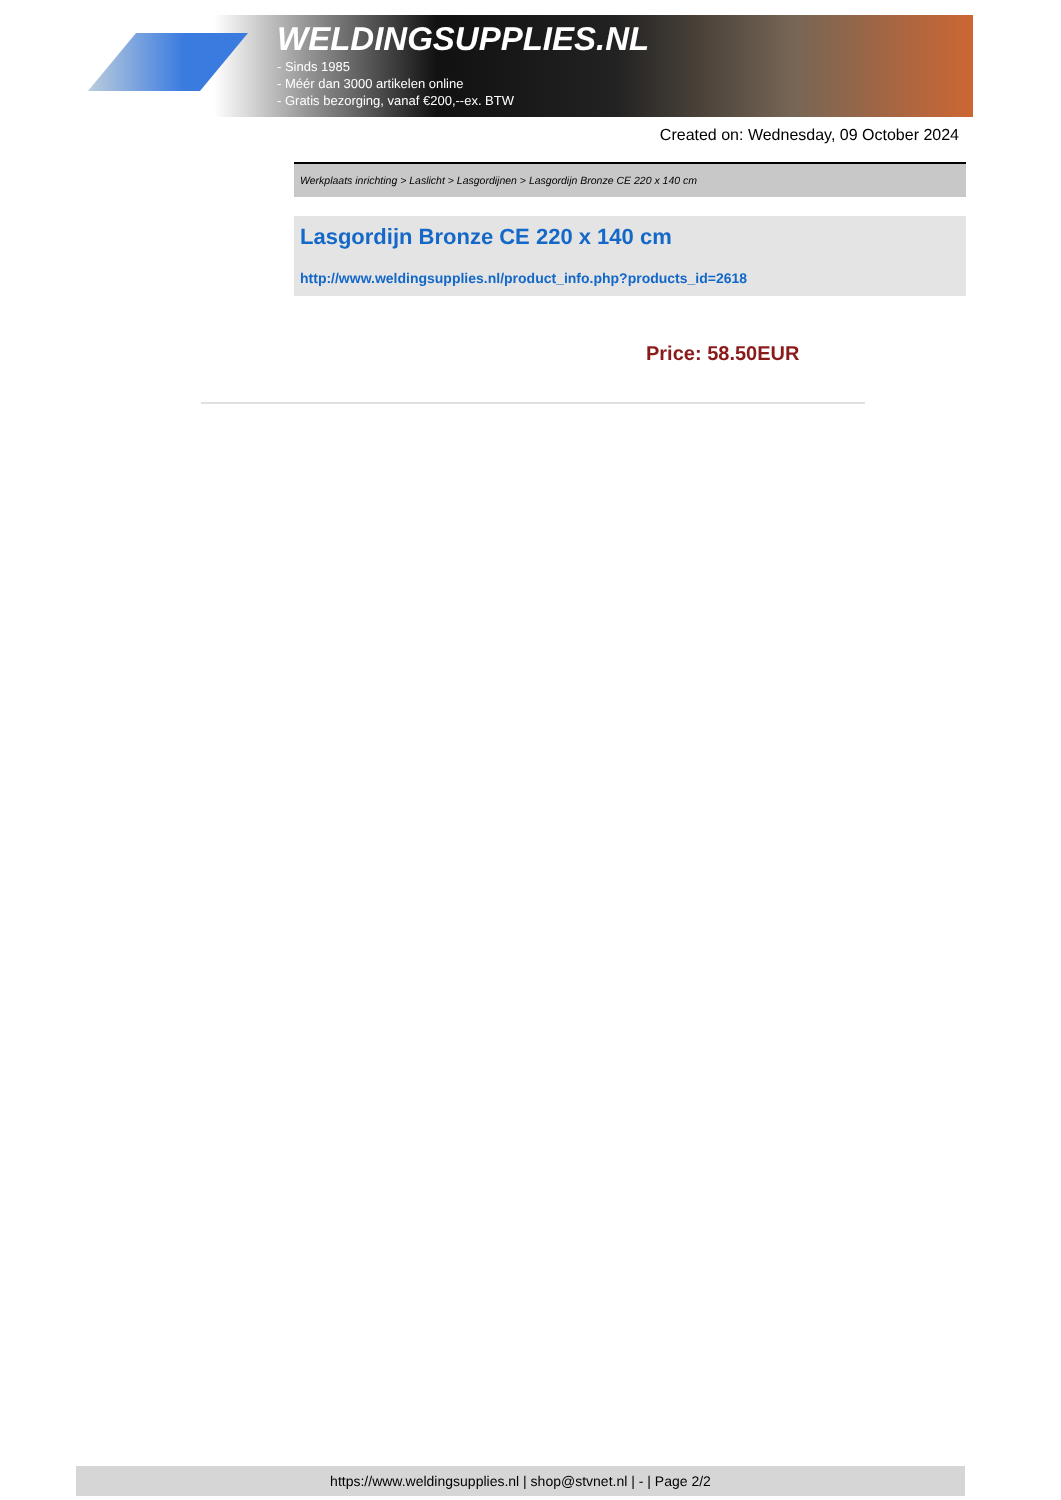WELDINGSUPPLIES.NL
- Sinds 1985
- Méér dan 3000 artikelen online
- Gratis bezorging, vanaf €200,--ex. BTW
Created on: Wednesday, 09 October 2024
Werkplaats inrichting > Laslicht > Lasgordijnen > Lasgordijn Bronze CE 220 x 140 cm
Lasgordijn Bronze CE 220 x 140 cm
http://www.weldingsupplies.nl/product_info.php?products_id=2618
Price: 58.50EUR
https://www.weldingsupplies.nl | shop@stvnet.nl | - | Page 2/2